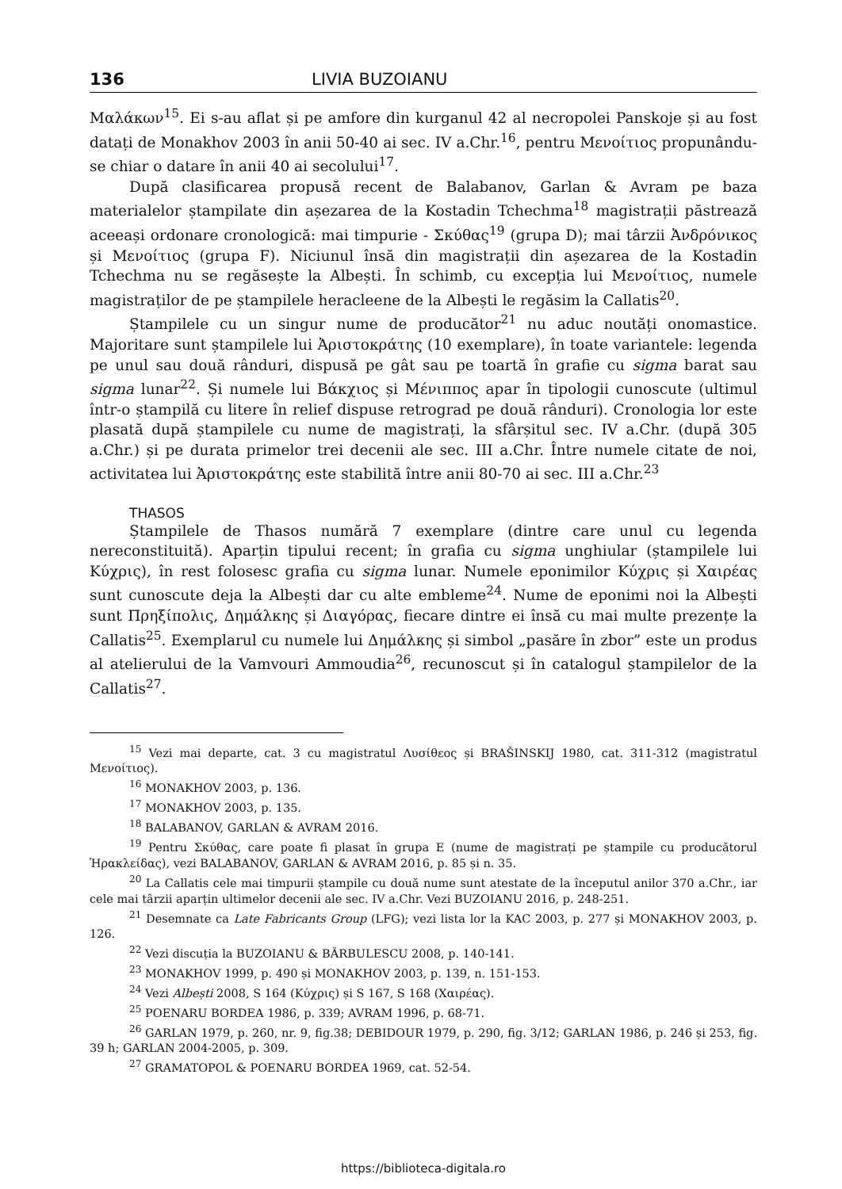136 LIVIA BUZOIANU
Μαλάκων<sup>15</sup>. Ei s-au aflat și pe amfore din kurganul 42 al necropolei Panskoje și au fost datați de Monakhov 2003 în anii 50-40 ai sec. IV a.Chr.<sup>16</sup>, pentru Μενοίτιος propunându-se chiar o datare în anii 40 ai secolului<sup>17</sup>.
După clasificarea propusă recent de Balabanov, Garlan & Avram pe baza materialelor ștampilate din așezarea de la Kostadin Tchechma<sup>18</sup> magistrații păstrează aceeași ordonare cronologică: mai timpurie - Σκύθας<sup>19</sup> (grupa D); mai târzii Ἀνδρόνικος și Μενοίτιος (grupa F). Niciunul însă din magistrații din așezarea de la Kostadin Tchechma nu se regăsește la Albești. În schimb, cu excepția lui Μενοίτιος, numele magistraților de pe ștampilele heracleene de la Albești le regăsim la Callatis<sup>20</sup>.
Ștampilele cu un singur nume de producător<sup>21</sup> nu aduc noutăți onomastice. Majoritare sunt ștampilele lui Ἀριστοκράτης (10 exemplare), în toate variantele: legenda pe unul sau două rânduri, dispusă pe gât sau pe toartă în grafie cu sigma barat sau sigma lunar<sup>22</sup>. Și numele lui Βάκχιος și Μένιππος apar în tipologii cunoscute (ultimul într-o ștampilă cu litere în relief dispuse retrograd pe două rânduri). Cronologia lor este plasată după ștampilele cu nume de magistrați, la sfârșitul sec. IV a.Chr. (după 305 a.Chr.) și pe durata primelor trei decenii ale sec. III a.Chr. Între numele citate de noi, activitatea lui Ἀριστοκράτης este stabilită între anii 80-70 ai sec. III a.Chr.<sup>23</sup>
THASOS
Ștampilele de Thasos numără 7 exemplare (dintre care unul cu legenda nereconstituită). Aparțin tipului recent; în grafia cu sigma unghiular (ștampilele lui Κύχρις), în rest folosesc grafia cu sigma lunar. Numele eponimilor Κύχρις și Χαιρέας sunt cunoscute deja la Albești dar cu alte embleme<sup>24</sup>. Nume de eponimi noi la Albești sunt Πρηξίπολις, Δημάλκης și Διαγόρας, fiecare dintre ei însă cu mai multe prezențe la Callatis<sup>25</sup>. Exemplarul cu numele lui Δημάλκης și simbol „pasăre în zbor” este un produs al atelierului de la Vamvouri Ammoudia<sup>26</sup>, recunoscut și în catalogul ștampilelor de la Callatis<sup>27</sup>.
<sup>15</sup> Vezi mai departe, cat. 3 cu magistratul Λυσίθεος și BRAŠINSKIJ 1980, cat. 311-312 (magistratul Μενοίτιος).
<sup>16</sup> MONAKHOV 2003, p. 136.
<sup>17</sup> MONAKHOV 2003, p. 135.
<sup>18</sup> BALABANOV, GARLAN & AVRAM 2016.
<sup>19</sup> Pentru Σκύθας, care poate fi plasat în grupa E (nume de magistrați pe ștampile cu producătorul Ἡρακλείδας), vezi BALABANOV, GARLAN & AVRAM 2016, p. 85 și n. 35.
<sup>20</sup> La Callatis cele mai timpurii ștampile cu două nume sunt atestate de la începutul anilor 370 a.Chr., iar cele mai târzii aparțin ultimelor decenii ale sec. IV a.Chr. Vezi BUZOIANU 2016, p. 248-251.
<sup>21</sup> Desemnate ca Late Fabricants Group (LFG); vezi lista lor la KAC 2003, p. 277 și MONAKHOV 2003, p. 126.
<sup>22</sup> Vezi discuția la BUZOIANU & BĂRBULESCU 2008, p. 140-141.
<sup>23</sup> MONAKHOV 1999, p. 490 și MONAKHOV 2003, p. 139, n. 151-153.
<sup>24</sup> Vezi Albești 2008, S 164 (Κύχρις) și S 167, S 168 (Χαιρέας).
<sup>25</sup> POENARU BORDEA 1986, p. 339; AVRAM 1996, p. 68-71.
<sup>26</sup> GARLAN 1979, p. 260, nr. 9, fig.38; DEBIDOUR 1979, p. 290, fig. 3/12; GARLAN 1986, p. 246 și 253, fig. 39 h; GARLAN 2004-2005, p. 309.
<sup>27</sup> GRAMATOPOL & POENARU BORDEA 1969, cat. 52-54.
https://biblioteca-digitala.ro